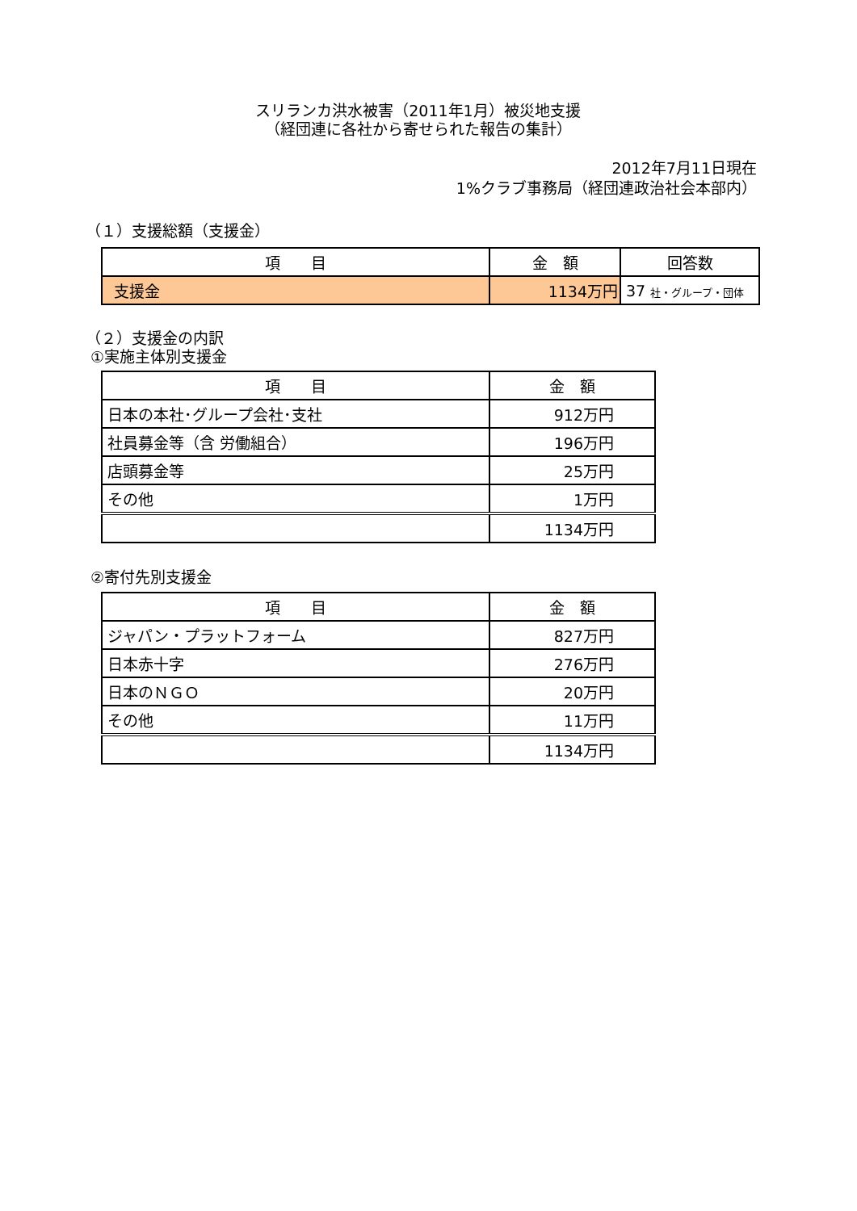スリランカ洪水被害（2011年1月）被災地支援
（経団連に各社から寄せられた報告の集計）
2012年7月11日現在
1%クラブ事務局（経団連政治社会本部内）
（１）支援総額（支援金）
| 項 目 | 金 額 | 回答数 |
| --- | --- | --- |
| 支援金 | 1134万円 | 37 社・グループ・団体 |
（２）支援金の内訳
①実施主体別支援金
| 項 目 | 金 額 |
| --- | --- |
| 日本の本社･グループ会社･支社 | 912万円 |
| 社員募金等（含 労働組合） | 196万円 |
| 店頭募金等 | 25万円 |
| その他 | 1万円 |
| | 1134万円 |
②寄付先別支援金
| 項 目 | 金 額 |
| --- | --- |
| ジャパン・プラットフォーム | 827万円 |
| 日本赤十字 | 276万円 |
| 日本のＮＧＯ | 20万円 |
| その他 | 11万円 |
| | 1134万円 |